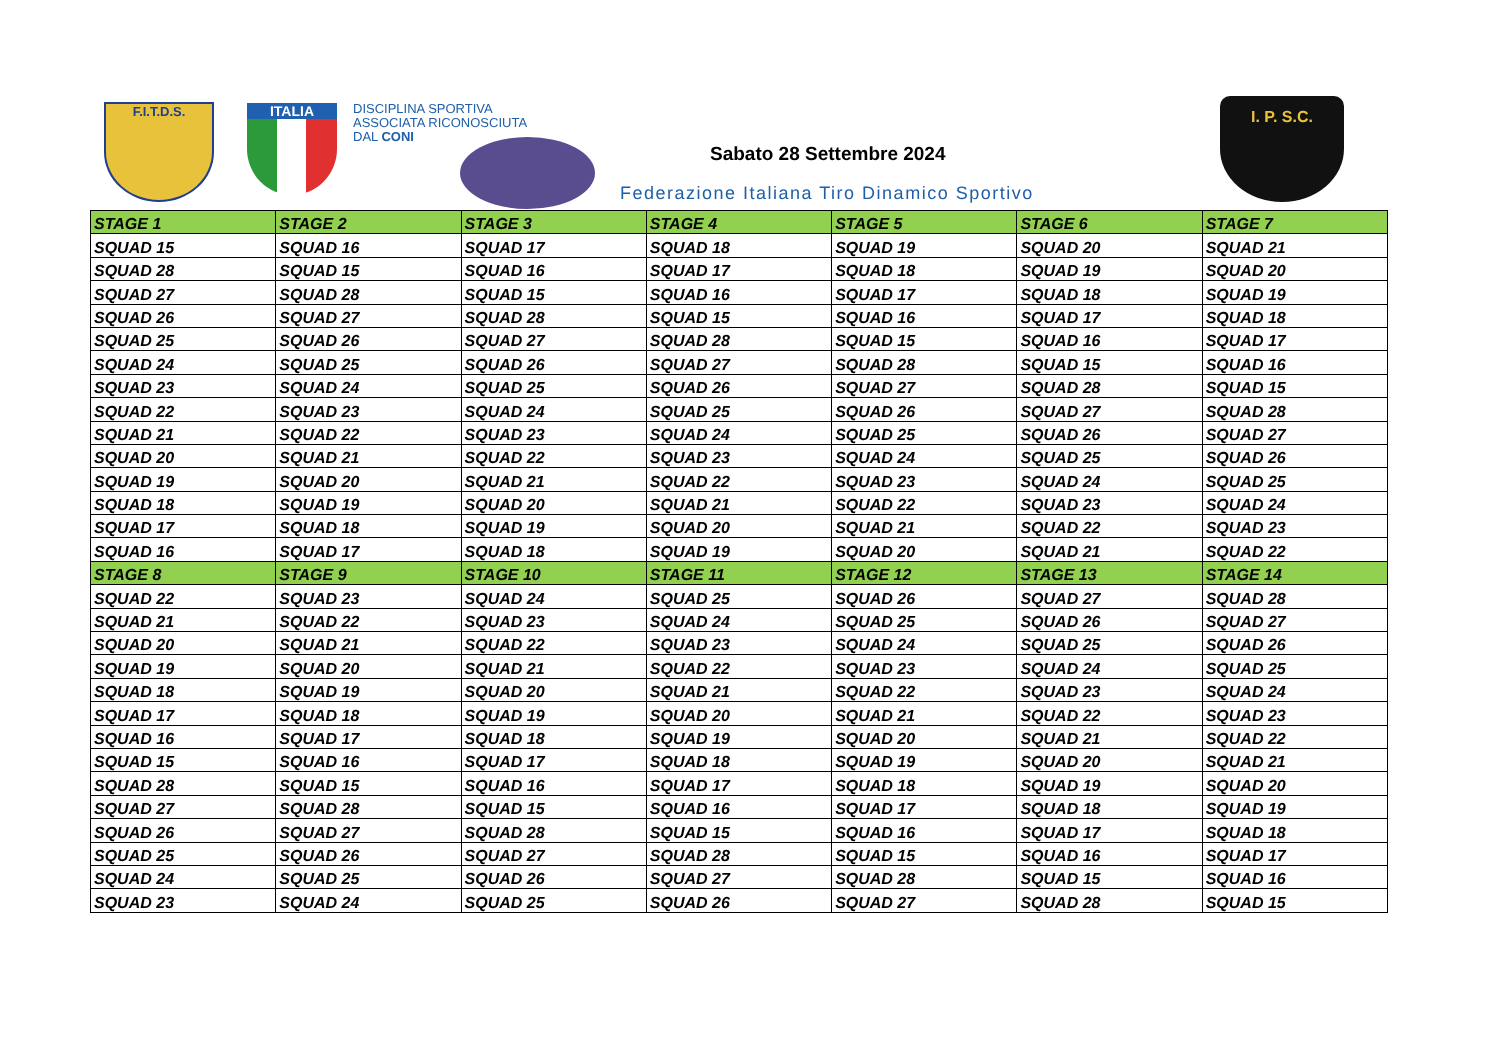F.I.T.D.S. ITALIA
DISCIPLINA SPORTIVA
ASSOCIATA RICONOSCIUTA
DAL CONI
Sabato 28 Settembre 2024
Federazione Italiana Tiro Dinamico Sportivo
I. P. S.C.
| STAGE 1 | STAGE 2 | STAGE 3 | STAGE 4 | STAGE 5 | STAGE 6 | STAGE 7 |
| SQUAD 15 | SQUAD 16 | SQUAD 17 | SQUAD 18 | SQUAD 19 | SQUAD 20 | SQUAD 21 |
| SQUAD 28 | SQUAD 15 | SQUAD 16 | SQUAD 17 | SQUAD 18 | SQUAD 19 | SQUAD 20 |
| SQUAD 27 | SQUAD 28 | SQUAD 15 | SQUAD 16 | SQUAD 17 | SQUAD 18 | SQUAD 19 |
| SQUAD 26 | SQUAD 27 | SQUAD 28 | SQUAD 15 | SQUAD 16 | SQUAD 17 | SQUAD 18 |
| SQUAD 25 | SQUAD 26 | SQUAD 27 | SQUAD 28 | SQUAD 15 | SQUAD 16 | SQUAD 17 |
| SQUAD 24 | SQUAD 25 | SQUAD 26 | SQUAD 27 | SQUAD 28 | SQUAD 15 | SQUAD 16 |
| SQUAD 23 | SQUAD 24 | SQUAD 25 | SQUAD 26 | SQUAD 27 | SQUAD 28 | SQUAD 15 |
| SQUAD 22 | SQUAD 23 | SQUAD 24 | SQUAD 25 | SQUAD 26 | SQUAD 27 | SQUAD 28 |
| SQUAD 21 | SQUAD 22 | SQUAD 23 | SQUAD 24 | SQUAD 25 | SQUAD 26 | SQUAD 27 |
| SQUAD 20 | SQUAD 21 | SQUAD 22 | SQUAD 23 | SQUAD 24 | SQUAD 25 | SQUAD 26 |
| SQUAD 19 | SQUAD 20 | SQUAD 21 | SQUAD 22 | SQUAD 23 | SQUAD 24 | SQUAD 25 |
| SQUAD 18 | SQUAD 19 | SQUAD 20 | SQUAD 21 | SQUAD 22 | SQUAD 23 | SQUAD 24 |
| SQUAD 17 | SQUAD 18 | SQUAD 19 | SQUAD 20 | SQUAD 21 | SQUAD 22 | SQUAD 23 |
| SQUAD 16 | SQUAD 17 | SQUAD 18 | SQUAD 19 | SQUAD 20 | SQUAD 21 | SQUAD 22 |
| STAGE 8 | STAGE 9 | STAGE 10 | STAGE 11 | STAGE 12 | STAGE 13 | STAGE 14 |
| SQUAD 22 | SQUAD 23 | SQUAD 24 | SQUAD 25 | SQUAD 26 | SQUAD 27 | SQUAD 28 |
| SQUAD 21 | SQUAD 22 | SQUAD 23 | SQUAD 24 | SQUAD 25 | SQUAD 26 | SQUAD 27 |
| SQUAD 20 | SQUAD 21 | SQUAD 22 | SQUAD 23 | SQUAD 24 | SQUAD 25 | SQUAD 26 |
| SQUAD 19 | SQUAD 20 | SQUAD 21 | SQUAD 22 | SQUAD 23 | SQUAD 24 | SQUAD 25 |
| SQUAD 18 | SQUAD 19 | SQUAD 20 | SQUAD 21 | SQUAD 22 | SQUAD 23 | SQUAD 24 |
| SQUAD 17 | SQUAD 18 | SQUAD 19 | SQUAD 20 | SQUAD 21 | SQUAD 22 | SQUAD 23 |
| SQUAD 16 | SQUAD 17 | SQUAD 18 | SQUAD 19 | SQUAD 20 | SQUAD 21 | SQUAD 22 |
| SQUAD 15 | SQUAD 16 | SQUAD 17 | SQUAD 18 | SQUAD 19 | SQUAD 20 | SQUAD 21 |
| SQUAD 28 | SQUAD 15 | SQUAD 16 | SQUAD 17 | SQUAD 18 | SQUAD 19 | SQUAD 20 |
| SQUAD 27 | SQUAD 28 | SQUAD 15 | SQUAD 16 | SQUAD 17 | SQUAD 18 | SQUAD 19 |
| SQUAD 26 | SQUAD 27 | SQUAD 28 | SQUAD 15 | SQUAD 16 | SQUAD 17 | SQUAD 18 |
| SQUAD 25 | SQUAD 26 | SQUAD 27 | SQUAD 28 | SQUAD 15 | SQUAD 16 | SQUAD 17 |
| SQUAD 24 | SQUAD 25 | SQUAD 26 | SQUAD 27 | SQUAD 28 | SQUAD 15 | SQUAD 16 |
| SQUAD 23 | SQUAD 24 | SQUAD 25 | SQUAD 26 | SQUAD 27 | SQUAD 28 | SQUAD 15 |